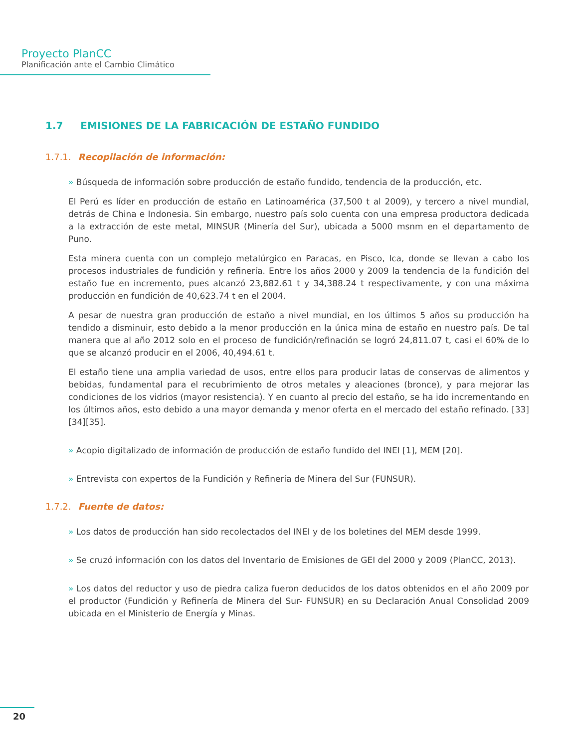Proyecto PlanCC
Planificación ante el Cambio Climático
1.7 EMISIONES DE LA FABRICACIÓN DE ESTAÑO FUNDIDO
1.7.1. Recopilación de información:
» Búsqueda de información sobre producción de estaño fundido, tendencia de la producción, etc.
El Perú es líder en producción de estaño en Latinoamérica (37,500 t al 2009), y tercero a nivel mundial, detrás de China e Indonesia. Sin embargo, nuestro país solo cuenta con una empresa productora dedicada a la extracción de este metal, MINSUR (Minería del Sur), ubicada a 5000 msnm en el departamento de Puno.
Esta minera cuenta con un complejo metalúrgico en Paracas, en Pisco, Ica, donde se llevan a cabo los procesos industriales de fundición y refinería. Entre los años 2000 y 2009 la tendencia de la fundición del estaño fue en incremento, pues alcanzó 23,882.61 t y 34,388.24 t respectivamente, y con una máxima producción en fundición de 40,623.74 t en el 2004.
A pesar de nuestra gran producción de estaño a nivel mundial, en los últimos 5 años su producción ha tendido a disminuir, esto debido a la menor producción en la única mina de estaño en nuestro país. De tal manera que al año 2012 solo en el proceso de fundición/refinación se logró 24,811.07 t, casi el 60% de lo que se alcanzó producir en el 2006, 40,494.61 t.
El estaño tiene una amplia variedad de usos, entre ellos para producir latas de conservas de alimentos y bebidas, fundamental para el recubrimiento de otros metales y aleaciones (bronce), y para mejorar las condiciones de los vidrios (mayor resistencia). Y en cuanto al precio del estaño, se ha ido incrementando en los últimos años, esto debido a una mayor demanda y menor oferta en el mercado del estaño refinado. [33][34][35].
» Acopio digitalizado de información de producción de estaño fundido del INEI [1], MEM [20].
» Entrevista con expertos de la Fundición y Refinería de Minera del Sur (FUNSUR).
1.7.2. Fuente de datos:
» Los datos de producción han sido recolectados del INEI y de los boletines del MEM desde 1999.
» Se cruzó información con los datos del Inventario de Emisiones de GEI del 2000 y 2009 (PlanCC, 2013).
» Los datos del reductor y uso de piedra caliza fueron deducidos de los datos obtenidos en el año 2009 por el productor (Fundición y Refinería de Minera del Sur- FUNSUR) en su Declaración Anual Consolidad 2009 ubicada en el Ministerio de Energía y Minas.
20